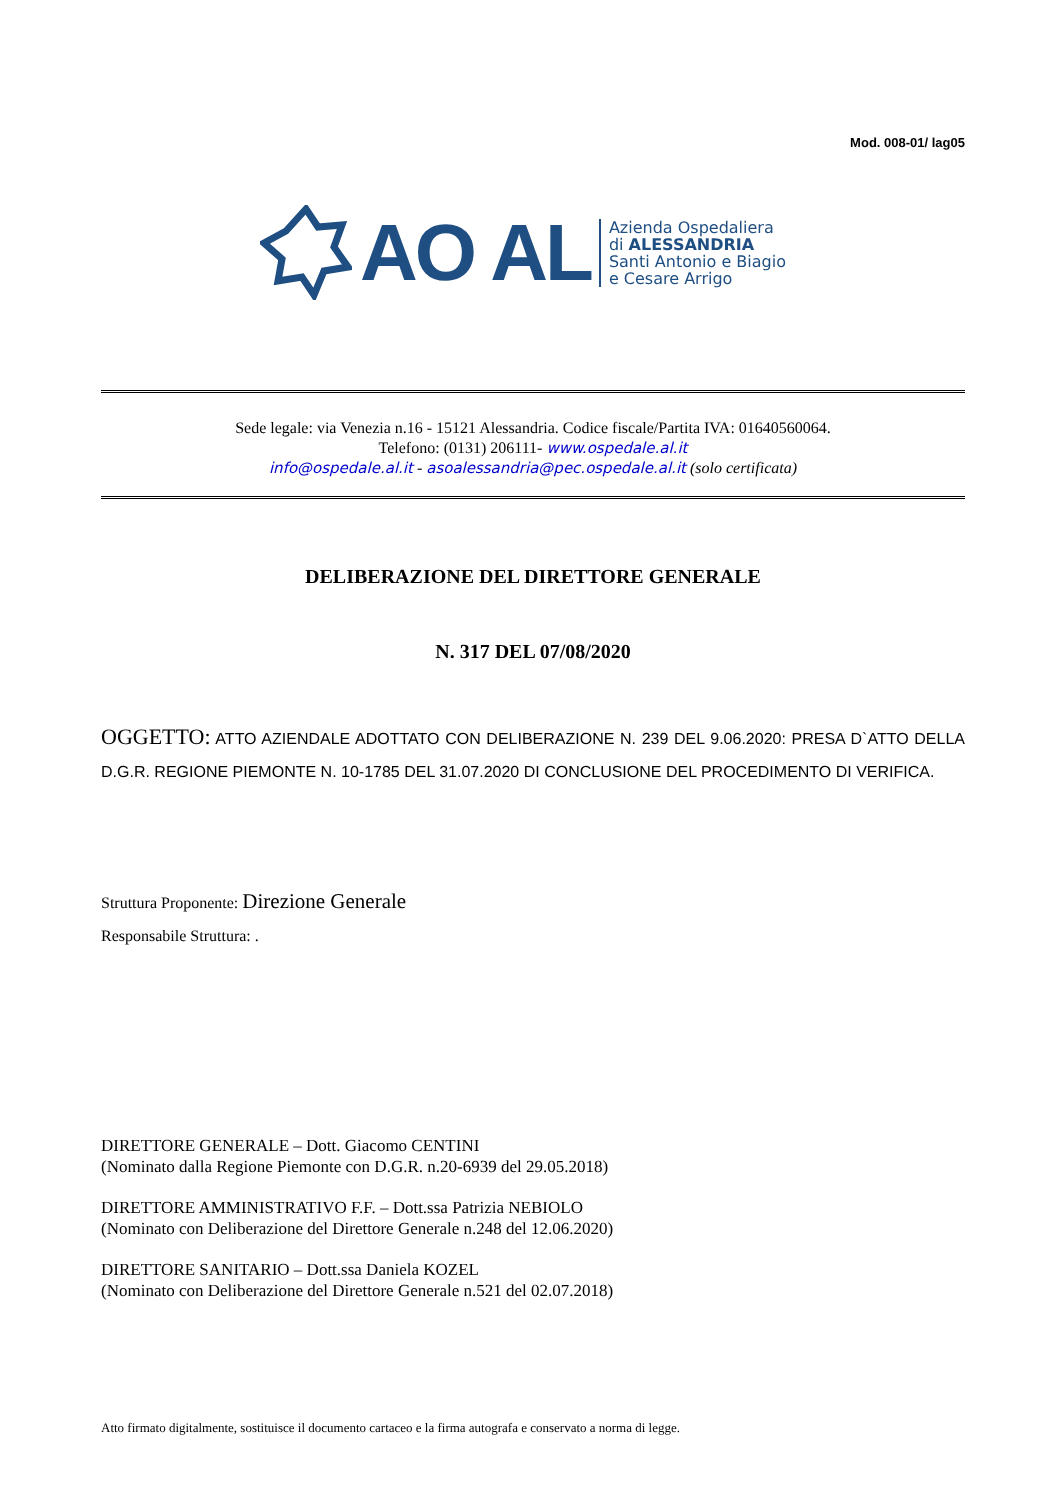Mod. 008-01/ lag05
AO AL
Azienda Ospedaliera
di ALESSANDRIA
Santi Antonio e Biagio
e Cesare Arrigo
Sede legale: via Venezia n.16 - 15121 Alessandria. Codice fiscale/Partita IVA: 01640560064.
Telefono: (0131) 206111- www.ospedale.al.it
info@ospedale.al.it - asoalessandria@pec.ospedale.al.it (solo certificata)
DELIBERAZIONE DEL DIRETTORE GENERALE
N. 317 DEL 07/08/2020
OGGETTO: ATTO AZIENDALE ADOTTATO CON DELIBERAZIONE N. 239 DEL 9.06.2020: PRESA D`ATTO DELLA D.G.R. REGIONE PIEMONTE N. 10-1785 DEL 31.07.2020 DI CONCLUSIONE DEL PROCEDIMENTO DI VERIFICA.
Struttura Proponente: Direzione Generale
Responsabile Struttura: .
DIRETTORE GENERALE – Dott. Giacomo CENTINI
(Nominato dalla Regione Piemonte con D.G.R. n.20-6939 del 29.05.2018)
DIRETTORE AMMINISTRATIVO F.F. – Dott.ssa Patrizia NEBIOLO
(Nominato con Deliberazione del Direttore Generale n.248 del 12.06.2020)
DIRETTORE SANITARIO – Dott.ssa Daniela KOZEL
(Nominato con Deliberazione del Direttore Generale n.521 del 02.07.2018)
Atto firmato digitalmente, sostituisce il documento cartaceo e la firma autografa e conservato a norma di legge.